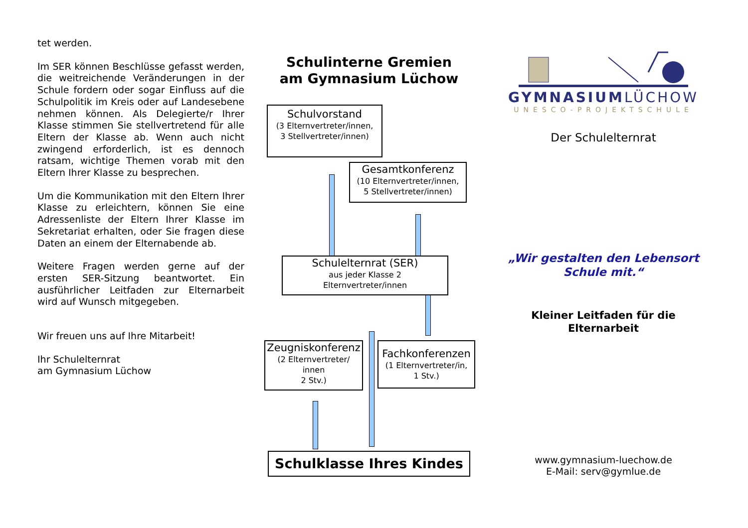tet werden.
Im SER können Beschlüsse gefasst werden, die weitreichende Veränderungen in der Schule fordern oder sogar Einfluss auf die Schulpolitik im Kreis oder auf Landesebene nehmen können. Als Delegierte/r Ihrer Klasse stimmen Sie stellvertretend für alle Eltern der Klasse ab. Wenn auch nicht zwingend erforderlich, ist es dennoch ratsam, wichtige Themen vorab mit den Eltern Ihrer Klasse zu besprechen.
Um die Kommunikation mit den Eltern Ihrer Klasse zu erleichtern, können Sie eine Adressenliste der Eltern Ihrer Klasse im Sekretariat erhalten, oder Sie fragen diese Daten an einem der Elternabende ab.
Weitere Fragen werden gerne auf der ersten SER-Sitzung beantwortet. Ein ausführlicher Leitfaden zur Elternarbeit wird auf Wunsch mitgegeben.
Wir freuen uns auf Ihre Mitarbeit!
Ihr Schulelternrat
am Gymnasium Lüchow
Schulinterne Gremien
am Gymnasium Lüchow
Schulvorstand
(3 Elternvertreter/innen,
3 Stellvertreter/innen)
Gesamtkonferenz
(10 Elternvertreter/innen,
5 Stellvertreter/innen)
Schulelternrat (SER)
aus jeder Klasse 2
Elternvertreter/innen
Zeugniskonferenz
(2 Elternvertreter/
innen
2 Stv.)
Fachkonferenzen
(1 Elternvertreter/in,
1 Stv.)
Schulklasse Ihres Kindes
GYMNASIUMLÜCHOW
UNESCO-PROJEKTSCHULE
Der Schulelternrat
„Wir gestalten den Lebensort
Schule mit.“
Kleiner Leitfaden für die
Elternarbeit
www.gymnasium-luechow.de
E-Mail: serv@gymlue.de